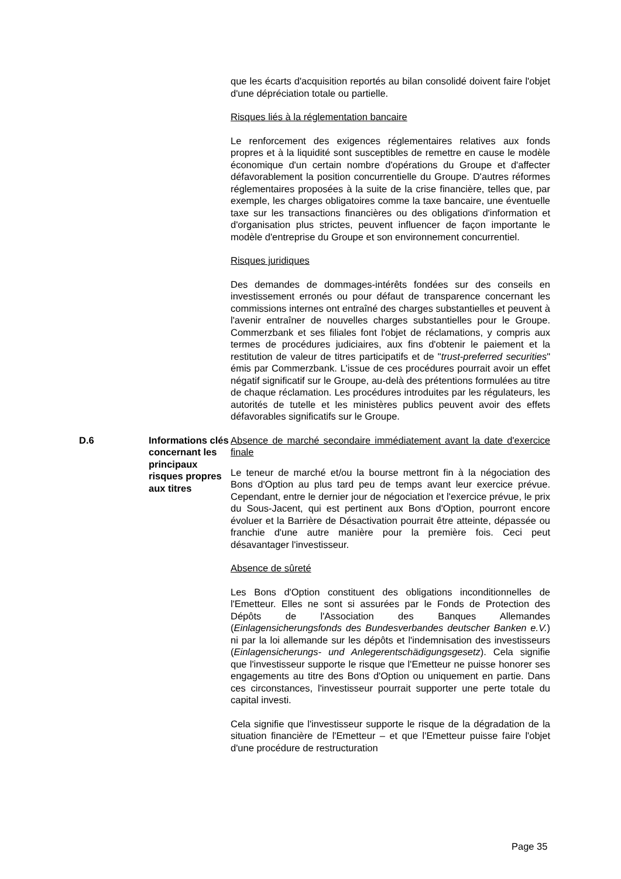que les écarts d'acquisition reportés au bilan consolidé doivent faire l'objet d'une dépréciation totale ou partielle.
Risques liés à la réglementation bancaire
Le renforcement des exigences réglementaires relatives aux fonds propres et à la liquidité sont susceptibles de remettre en cause le modèle économique d'un certain nombre d'opérations du Groupe et d'affecter défavorablement la position concurrentielle du Groupe. D'autres réformes réglementaires proposées à la suite de la crise financière, telles que, par exemple, les charges obligatoires comme la taxe bancaire, une éventuelle taxe sur les transactions financières ou des obligations d'information et d'organisation plus strictes, peuvent influencer de façon importante le modèle d'entreprise du Groupe et son environnement concurrentiel.
Risques juridiques
Des demandes de dommages-intérêts fondées sur des conseils en investissement erronés ou pour défaut de transparence concernant les commissions internes ont entraîné des charges substantielles et peuvent à l'avenir entraîner de nouvelles charges substantielles pour le Groupe. Commerzbank et ses filiales font l'objet de réclamations, y compris aux termes de procédures judiciaires, aux fins d'obtenir le paiement et la restitution de valeur de titres participatifs et de "trust-preferred securities" émis par Commerzbank. L'issue de ces procédures pourrait avoir un effet négatif significatif sur le Groupe, au-delà des prétentions formulées au titre de chaque réclamation. Les procédures introduites par les régulateurs, les autorités de tutelle et les ministères publics peuvent avoir des effets défavorables significatifs sur le Groupe.
D.6 Informations clés concernant les principaux risques propres aux titres
Absence de marché secondaire immédiatement avant la date d'exercice finale
Le teneur de marché et/ou la bourse mettront fin à la négociation des Bons d'Option au plus tard peu de temps avant leur exercice prévue. Cependant, entre le dernier jour de négociation et l'exercice prévue, le prix du Sous-Jacent, qui est pertinent aux Bons d'Option, pourront encore évoluer et la Barrière de Désactivation pourrait être atteinte, dépassée ou franchie d'une autre manière pour la première fois. Ceci peut désavantager l'investisseur.
Absence de sûreté
Les Bons d'Option constituent des obligations inconditionnelles de l'Emetteur. Elles ne sont si assurées par le Fonds de Protection des Dépôts de l'Association des Banques Allemandes (Einlagensicherungsfonds des Bundesverbandes deutscher Banken e.V.) ni par la loi allemande sur les dépôts et l'indemnisation des investisseurs (Einlagensicherungs- und Anlegerentschädigungsgesetz). Cela signifie que l'investisseur supporte le risque que l'Emetteur ne puisse honorer ses engagements au titre des Bons d'Option ou uniquement en partie. Dans ces circonstances, l'investisseur pourrait supporter une perte totale du capital investi.
Cela signifie que l'investisseur supporte le risque de la dégradation de la situation financière de l'Emetteur – et que l'Emetteur puisse faire l'objet d'une procédure de restructuration
Page 35